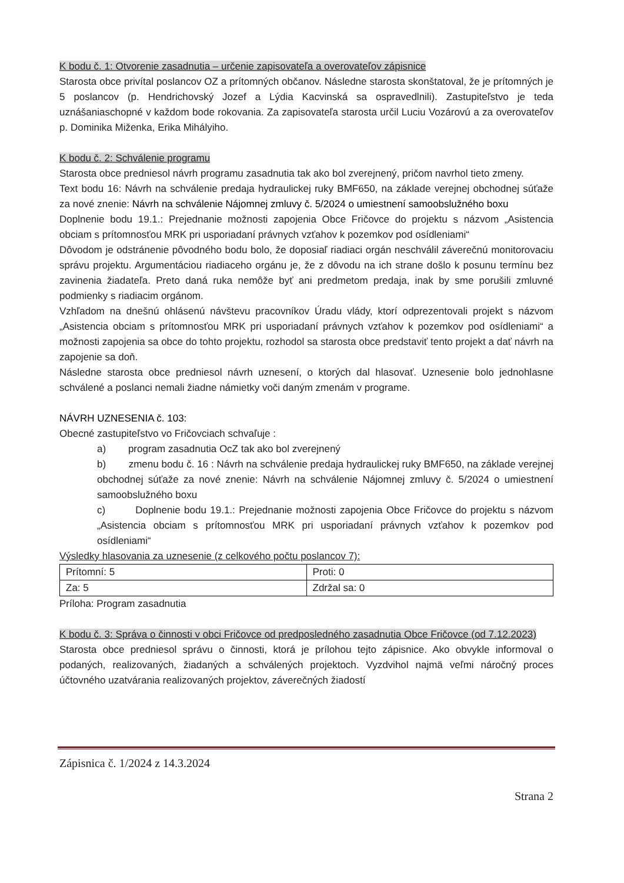K bodu č. 1: Otvorenie zasadnutia – určenie zapisovateľa a overovateľov zápisnice
Starosta obce privítal poslancov OZ a prítomných občanov. Následne starosta skonštatoval, že je prítomných je 5 poslancov (p. Hendrichovský Jozef a Lýdia Kacvinská sa ospravedlnili). Zastupiteľstvo je teda uznášaniaschopné v každom bode rokovania. Za zapisovateľa starosta určil Luciu Vozárovú a za overovateľov p. Dominika Miženka, Erika Mihályiho.
K bodu č. 2: Schválenie programu
Starosta obce predniesol návrh programu zasadnutia tak ako bol zverejnený, pričom navrhol tieto zmeny.
Text bodu 16: Návrh na schválenie predaja hydraulickej ruky BMF650, na základe verejnej obchodnej súťaže za nové znenie: Návrh na schválenie Nájomnej zmluvy č. 5/2024 o umiestnení samoobslužného boxu
Doplnenie bodu 19.1.: Prejednanie možnosti zapojenia Obce Fričovce do projektu s názvom „Asistencia obciam s prítomnosťou MRK pri usporiadaní právnych vzťahov k pozemkov pod osídleniami“
Dôvodom je odstránenie pôvodného bodu bolo, že doposiaľ riadiaci orgán neschválil záverečnú monitorovaciu správu projektu. Argumentáciou riadiaceho orgánu je, že z dôvodu na ich strane došlo k posunu termínu bez zavinenia žiadateľa. Preto daná ruka nemôže byť ani predmetom predaja, inak by sme porušili zmluvné podmienky s riadiacim orgánom.
Vzhľadom na dnešnú ohlásenú návštevu pracovníkov Úradu vlády, ktorí odprezentovali projekt s názvom „Asistencia obciam s prítomnosťou MRK pri usporiadaní právnych vzťahov k pozemkov pod osídleniami“ a možnosti zapojenia sa obce do tohto projektu, rozhodol sa starosta obce predstaviť tento projekt a dať návrh na zapojenie sa doň.
Následne starosta obce predniesol návrh uznesení, o ktorých dal hlasovať. Uznesenie bolo jednohlasne schválené a poslanci nemali žiadne námietky voči daným zmenám v programe.
NÁVRH UZNESENIA č. 103:
Obecné zastupiteľstvo vo Fričovciach schvaľuje :
a) program zasadnutia OcZ tak ako bol zverejnený
b) zmenu bodu č. 16 : Návrh na schválenie predaja hydraulickej ruky BMF650, na základe verejnej obchodnej súťaže za nové znenie: Návrh na schválenie Nájomnej zmluvy č. 5/2024 o umiestnení samoobslužného boxu
c) Doplnenie bodu 19.1.: Prejednanie možnosti zapojenia Obce Fričovce do projektu s názvom „Asistencia obciam s prítomnosťou MRK pri usporiadaní právnych vzťahov k pozemkov pod osídleniami“
Výsledky hlasovania za uznesenie (z celkového počtu poslancov 7):
| Prítomní: 5 | Proti: 0 |
| Za: 5 | Zdržal sa: 0 |
Príloha: Program zasadnutia
K bodu č. 3: Správa o činnosti v obci Fričovce od predposledného zasadnutia Obce Fričovce (od 7.12.2023)
Starosta obce predniesol správu o činnosti, ktorá je prílohou tejto zápisnice. Ako obvykle informoval o podaných, realizovaných, žiadaných a schválených projektoch. Vyzdvihol najmä veľmi náročný proces účtovného uzatvárania realizovaných projektov, záverečných žiadostí
Zápisnica č. 1/2024 z 14.3.2024
Strana 2